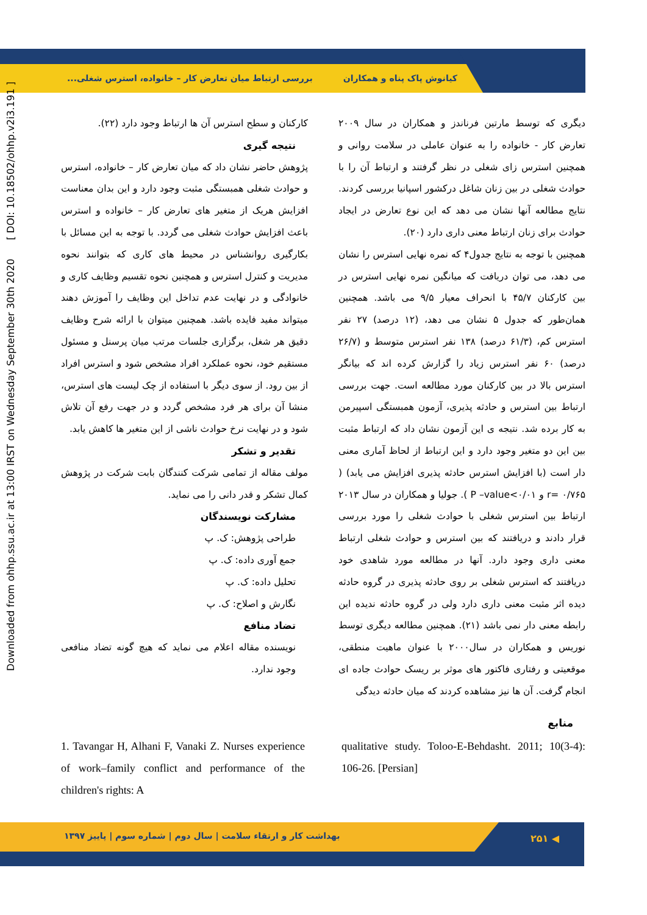کیانوش پاک پناه و همکاران بررسی ارتباط میان تعارض کار – خانواده، استرس شغلی...
Downloaded from ohhp.ssu.ac.ir at 13:00 IRST on Wednesday September 30th 2020 [ DOI: 10.18502/ohhp.v2i3.191 ]
دیگری که توسط مارتین فرناندز و همکاران در سال ۲۰۰۹ تعارض کار - خانواده را به عنوان عاملی در سلامت روانی و همچنین استرس زای شغلی در نظر گرفتند و ارتباط آن را با حوادث شغلی در بین زنان شاغل درکشور اسپانیا بررسی کردند. نتایج مطالعه آنها نشان می دهد که این نوع تعارض در ایجاد حوادث برای زنان ارتباط معنی داری دارد (۲۰).
همچنین با توجه به نتایج جدول۴ که نمره نهایی استرس را نشان می دهد، می توان دریافت که میانگین نمره نهایی استرس در بین کارکنان ۴۵/۷ با انحراف معیار ۹/۵ می باشد. همچنین همان‌طور که جدول ۵ نشان می دهد، (۱۲ درصد) ۲۷ نفر استرس کم، (۶۱/۳ درصد) ۱۳۸ نفر استرس متوسط و (۲۶/۷ درصد) ۶۰ نفر استرس زیاد را گزارش کرده اند که بیانگر استرس بالا در بین کارکنان مورد مطالعه است. جهت بررسی ارتباط بین استرس و حادثه پذیری، آزمون همبستگی اسپیرمن به کار برده شد. نتیجه ی این آزمون نشان داد که ارتباط مثبت بین این دو متغیر وجود دارد و این ارتباط از لحاظ آماری معنی دار است (با افزایش استرس حادثه پذیری افزایش می یابد) ( r= ۰/۷۶۵ و P –value<۰/۰۱ ). جولیا و همکاران در سال ۲۰۱۳ ارتباط بین استرس شغلی با حوادث شغلی را مورد بررسی قرار دادند و دریافتند که بین استرس و حوادث شغلی ارتباط معنی داری وجود دارد. آنها در مطالعه مورد شاهدی خود دریافتند که استرس شغلی بر روی حادثه پذیری در گروه حادثه دیده اثر مثبت معنی داری دارد ولی در گروه حادثه ندیده این رابطه معنی دار نمی باشد (۲۱). همچنین مطالعه دیگری توسط نوریس و همکاران در سال۲۰۰۰ با عنوان ماهیت منطقی، موقعیتی و رفتاری فاکتور های موثر بر ریسک حوادث جاده ای انجام گرفت. آن ها نیز مشاهده کردند که میان حادثه دیدگی
کارکنان و سطح استرس آن ها ارتباط وجود دارد (۲۲).
نتیجه گیری
پژوهش حاضر نشان داد که میان تعارض کار – خانواده، استرس و حوادث شغلی همبستگی مثبت وجود دارد و این بدان معناست افزایش هریک از متغیر های تعارض کار – خانواده و استرس باعث افزایش حوادث شغلی می گردد. با توجه به این مسائل با بکارگیری روانشناس در محیط های کاری که بتوانند نحوه مدیریت و کنترل استرس و همچنین نحوه تقسیم وظایف کاری و خانوادگی و در نهایت عدم تداخل این وظایف را آموزش دهند میتواند مفید فایده باشد. همچنین میتوان با ارائه شرح وظایف دقیق هر شغل، برگزاری جلسات مرتب میان پرسنل و مسئول مستقیم خود، نحوه عملکرد افراد مشخص شود و استرس افراد از بین رود. از سوی دیگر با استفاده از چک لیست های استرس، منشا آن برای هر فرد مشخص گردد و در جهت رفع آن تلاش شود و در نهایت نرخ حوادث ناشی از این متغیر ها کاهش یابد.
تقدیر و تشکر
مولف مقاله از تمامی شرکت کنندگان بابت شرکت در پژوهش کمال تشکر و قدر دانی را می نماید.
مشارکت نویسندگان
طراحی پژوهش: ک. پ
جمع آوری داده: ک. پ
تحلیل داده: ک. پ
نگارش و اصلاح: ک. پ
تضاد منافع
نویسنده مقاله اعلام می نماید که هیچ گونه تضاد منافعی وجود ندارد.
منابع
1. Tavangar H, Alhani F, Vanaki Z. Nurses experience of work–family conflict and performance of the children's rights: A
qualitative study. Toloo-E-Behdasht. 2011; 10(3-4): 106-26. [Persian]
بهداشت کار و ارتقاء سلامت | سال دوم | شماره سوم | پاییز ۱۳۹۷
۲۵۱ ◀